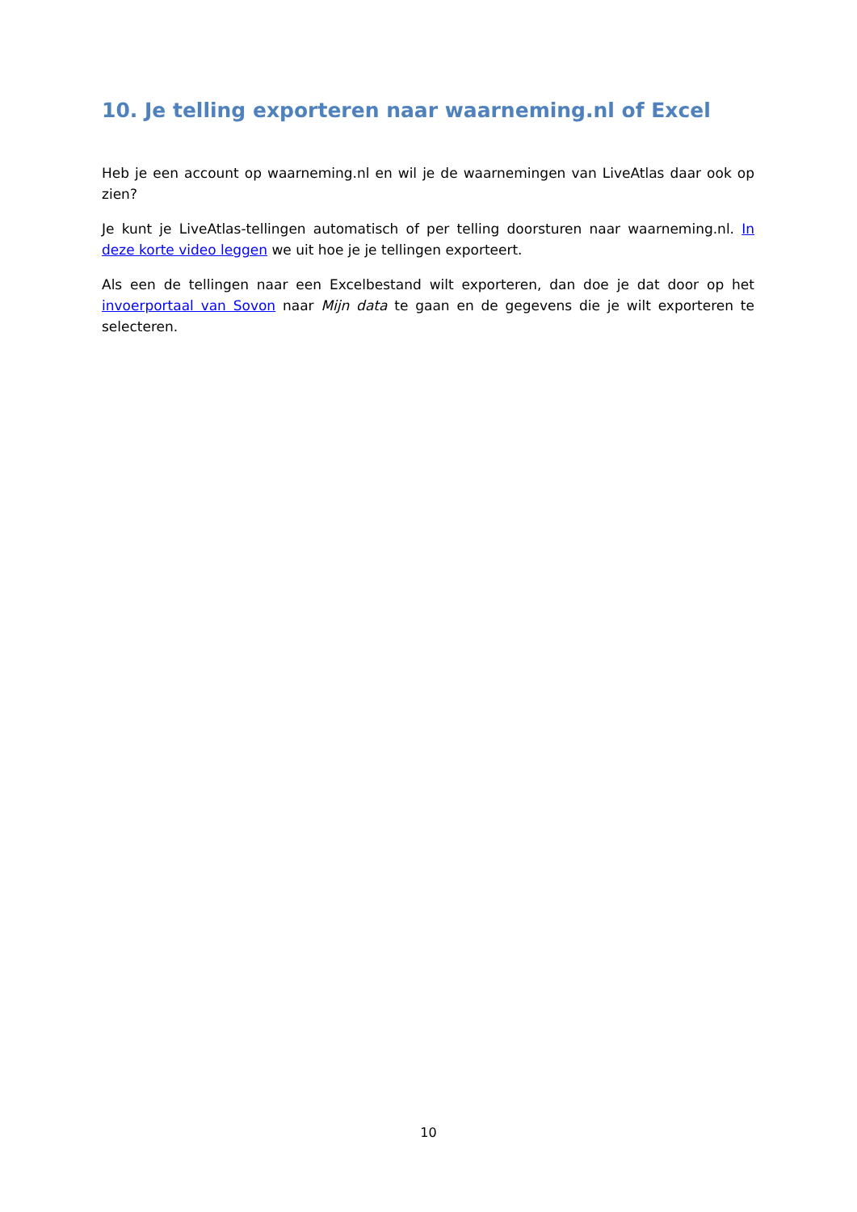10. Je telling exporteren naar waarneming.nl of Excel
Heb je een account op waarneming.nl en wil je de waarnemingen van LiveAtlas daar ook op zien?
Je kunt je LiveAtlas-tellingen automatisch of per telling doorsturen naar waarneming.nl. In deze korte video leggen we uit hoe je je tellingen exporteert.
Als een de tellingen naar een Excelbestand wilt exporteren, dan doe je dat door op het invoerportaal van Sovon naar Mijn data te gaan en de gegevens die je wilt exporteren te selecteren.
10